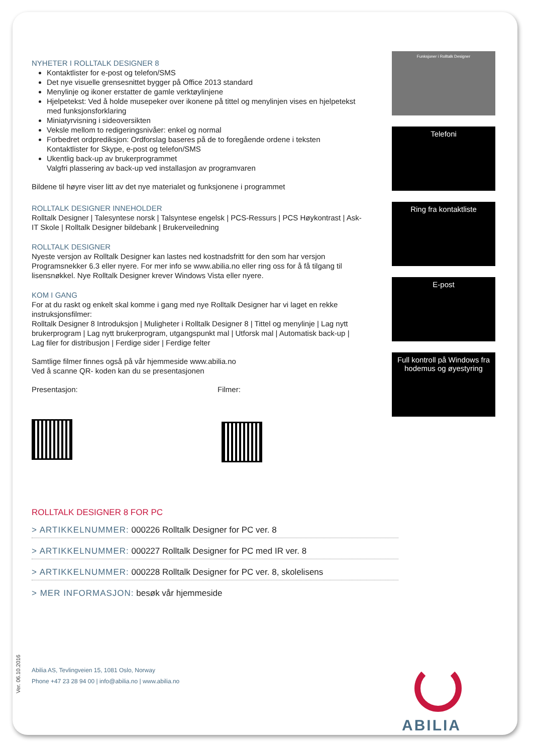NYHETER I ROLLTALK DESIGNER 8
Kontaktlister for e-post og telefon/SMS
Det nye visuelle grensesnittet bygger på Office 2013 standard
Menylinje og ikoner erstatter de gamle verktøylinjene
Hjelpetekst: Ved å holde musepeker over ikonene på tittel og menylinjen vises en hjelpetekst med funksjonsforklaring
Miniatyrvisning i sideoversikten
Veksle mellom to redigeringsnivåer: enkel og normal
Forbedret ordprediksjon: Ordforslag baseres på de to foregående ordene i teksten
Kontaktlister for Skype, e-post og telefon/SMS
Ukentlig back-up av brukerprogrammet
Valgfri plassering av back-up ved installasjon av programvaren
Bildene til høyre viser litt av det nye materialet og funksjonene i programmet
ROLLTALK DESIGNER INNEHOLDER
Rolltalk Designer | Talesyntese norsk | Talsyntese engelsk | PCS-Ressurs | PCS Høykontrast | Ask-IT Skole | Rolltalk Designer bildebank | Brukerveiledning
ROLLTALK DESIGNER
Nyeste versjon av Rolltalk Designer kan lastes ned kostnadsfritt for den som har versjon Programsnekker 6.3 eller nyere. For mer info se www.abilia.no eller ring oss for å få tilgang til lisensnøkkel. Nye Rolltalk Designer krever Windows Vista eller nyere.
KOM I GANG
For at du raskt og enkelt skal komme i gang med nye Rolltalk Designer har vi laget en rekke instruksjonsfilmer:
Rolltalk Designer 8 Introduksjon | Muligheter i Rolltalk Designer 8 | Tittel og menylinje | Lag nytt brukerprogram | Lag nytt brukerprogram, utgangspunkt mal | Utforsk mal | Automatisk back-up | Lag filer for distribusjon | Ferdige sider | Ferdige felter
Samtlige filmer finnes også på vår hjemmeside www.abilia.no
Ved å scanne QR- koden kan du se presentasjonen
Presentasjon: Filmer:
ROLLTALK DESIGNER 8 FOR PC
> ARTIKKELNUMMER: 000226 Rolltalk Designer for PC ver. 8
> ARTIKKELNUMMER: 000227 Rolltalk Designer for PC med IR ver. 8
> ARTIKKELNUMMER: 000228 Rolltalk Designer for PC ver. 8, skolelisens
> MER INFORMASJON: besøk vår hjemmeside
Funksjoner i Rolltalk Designer
Telefoni
Ring fra kontaktliste
E-post
Full kontroll på Windows fra hodemus og øyestyring
Ver. 06.10.2016
Abilia AS, Tevlingveien 15, 1081 Oslo, Norway
Phone +47 23 28 94 00 | info@abilia.no | www.abilia.no
ABILIA